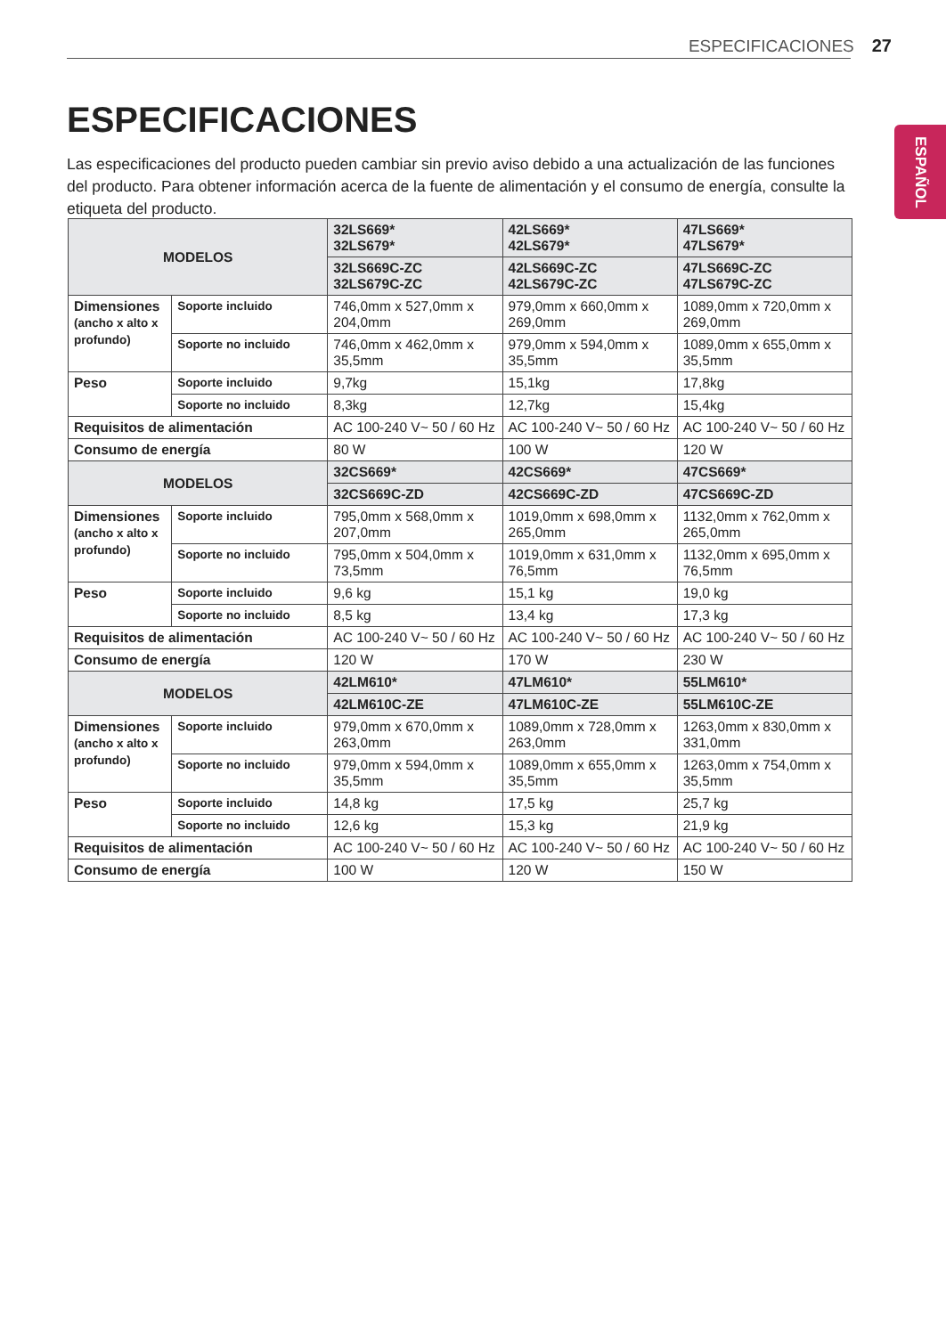ESPECIFICACIONES 27
ESPAÑOL
ESPECIFICACIONES
Las especificaciones del producto pueden cambiar sin previo aviso debido a una actualización de las funciones del producto. Para obtener información acerca de la fuente de alimentación y el consumo de energía, consulte la etiqueta del producto.
| MODELOS | | 32LS669* 32LS679* | 42LS669* 42LS679* | 47LS669* 47LS679* |
| --- | --- | --- | --- | --- |
| | | 32LS669C-ZC 32LS679C-ZC | 42LS669C-ZC 42LS679C-ZC | 47LS669C-ZC 47LS679C-ZC |
| Dimensiones (ancho x alto x profundo) | Soporte incluido | 746,0mm x 527,0mm x 204,0mm | 979,0mm x 660,0mm x 269,0mm | 1089,0mm x 720,0mm x 269,0mm |
| | Soporte no incluido | 746,0mm x 462,0mm x 35,5mm | 979,0mm x 594,0mm x 35,5mm | 1089,0mm x 655,0mm x 35,5mm |
| Peso | Soporte incluido | 9,7kg | 15,1kg | 17,8kg |
| | Soporte no incluido | 8,3kg | 12,7kg | 15,4kg |
| Requisitos de alimentación | | AC 100-240 V~ 50 / 60 Hz | AC 100-240 V~ 50 / 60 Hz | AC 100-240 V~ 50 / 60 Hz |
| Consumo de energía | | 80 W | 100 W | 120 W |
| MODELOS | | 32CS669* | 42CS669* | 47CS669* |
| | | 32CS669C-ZD | 42CS669C-ZD | 47CS669C-ZD |
| Dimensiones (ancho x alto x profundo) | Soporte incluido | 795,0mm x 568,0mm x 207,0mm | 1019,0mm x 698,0mm x 265,0mm | 1132,0mm x 762,0mm x 265,0mm |
| | Soporte no incluido | 795,0mm x 504,0mm x 73,5mm | 1019,0mm x 631,0mm x 76,5mm | 1132,0mm x 695,0mm x 76,5mm |
| Peso | Soporte incluido | 9,6 kg | 15,1 kg | 19,0 kg |
| | Soporte no incluido | 8,5 kg | 13,4 kg | 17,3 kg |
| Requisitos de alimentación | | AC 100-240 V~ 50 / 60 Hz | AC 100-240 V~ 50 / 60 Hz | AC 100-240 V~ 50 / 60 Hz |
| Consumo de energía | | 120 W | 170 W | 230 W |
| MODELOS | | 42LM610* | 47LM610* | 55LM610* |
| | | 42LM610C-ZE | 47LM610C-ZE | 55LM610C-ZE |
| Dimensiones (ancho x alto x profundo) | Soporte incluido | 979,0mm x 670,0mm x 263,0mm | 1089,0mm x 728,0mm x 263,0mm | 1263,0mm x 830,0mm x 331,0mm |
| | Soporte no incluido | 979,0mm x 594,0mm x 35,5mm | 1089,0mm x 655,0mm x 35,5mm | 1263,0mm x 754,0mm x 35,5mm |
| Peso | Soporte incluido | 14,8 kg | 17,5 kg | 25,7 kg |
| | Soporte no incluido | 12,6 kg | 15,3 kg | 21,9 kg |
| Requisitos de alimentación | | AC 100-240 V~ 50 / 60 Hz | AC 100-240 V~ 50 / 60 Hz | AC 100-240 V~ 50 / 60 Hz |
| Consumo de energía | | 100 W | 120 W | 150 W |